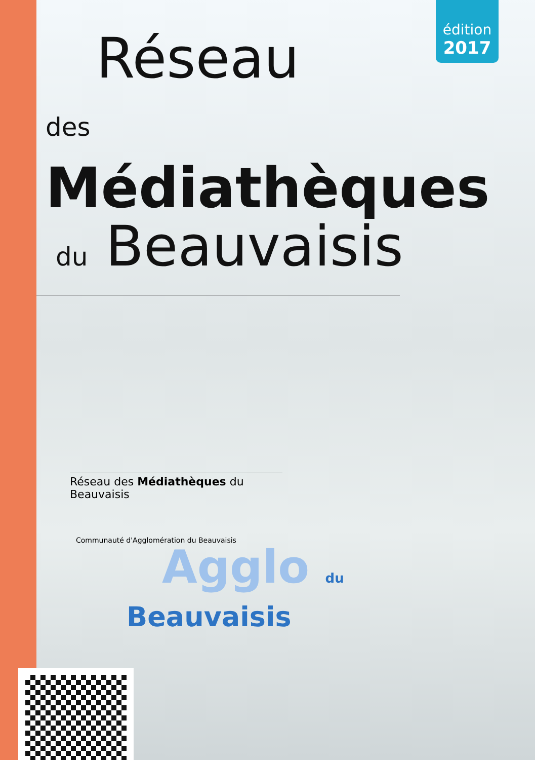édition
2017
Réseau
des Médiathèques
du Beauvaisis
Réseau des Médiathèques du Beauvaisis
Communauté d'Agglomération du Beauvaisis
Agglo du
Beauvaisis